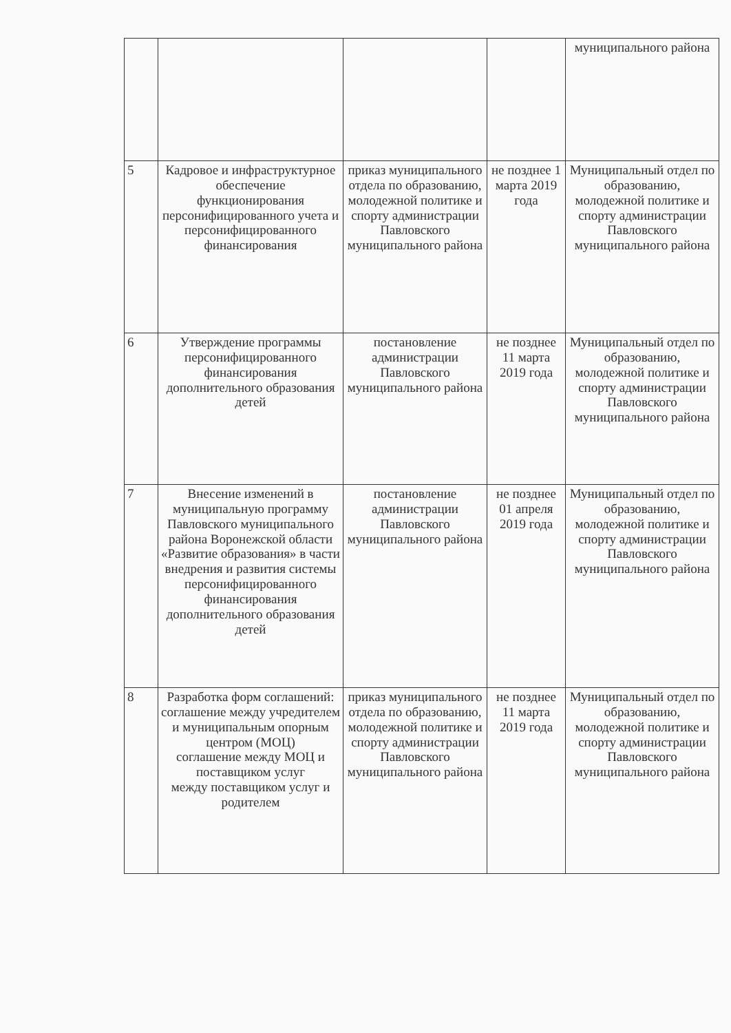| | | | | муниципального района |
| 5 | Кадровое и инфраструктурное обеспечение функционирования персонифицированного учета и персонифицированного финансирования | приказ муниципального отдела по образованию, молодежной политике и спорту администрации Павловского муниципального района | не позднее 1 марта 2019 года | Муниципальный отдел по образованию, молодежной политике и спорту администрации Павловского муниципального района |
| 6 | Утверждение программы персонифицированного финансирования дополнительного образования детей | постановление администрации Павловского муниципального района | не позднее 11 марта 2019 года | Муниципальный отдел по образованию, молодежной политике и спорту администрации Павловского муниципального района |
| 7 | Внесение изменений в муниципальную программу Павловского муниципального района Воронежской области «Развитие образования» в части внедрения и развития системы персонифицированного финансирования дополнительного образования детей | постановление администрации Павловского муниципального района | не позднее 01 апреля 2019 года | Муниципальный отдел по образованию, молодежной политике и спорту администрации Павловского муниципального района |
| 8 | Разработка форм соглашений: соглашение между учредителем и муниципальным опорным центром (МОЦ) соглашение между МОЦ и поставщиком услуг между поставщиком услуг и родителем | приказ муниципального отдела по образованию, молодежной политике и спорту администрации Павловского муниципального района | не позднее 11 марта 2019 года | Муниципальный отдел по образованию, молодежной политике и спорту администрации Павловского муниципального района |